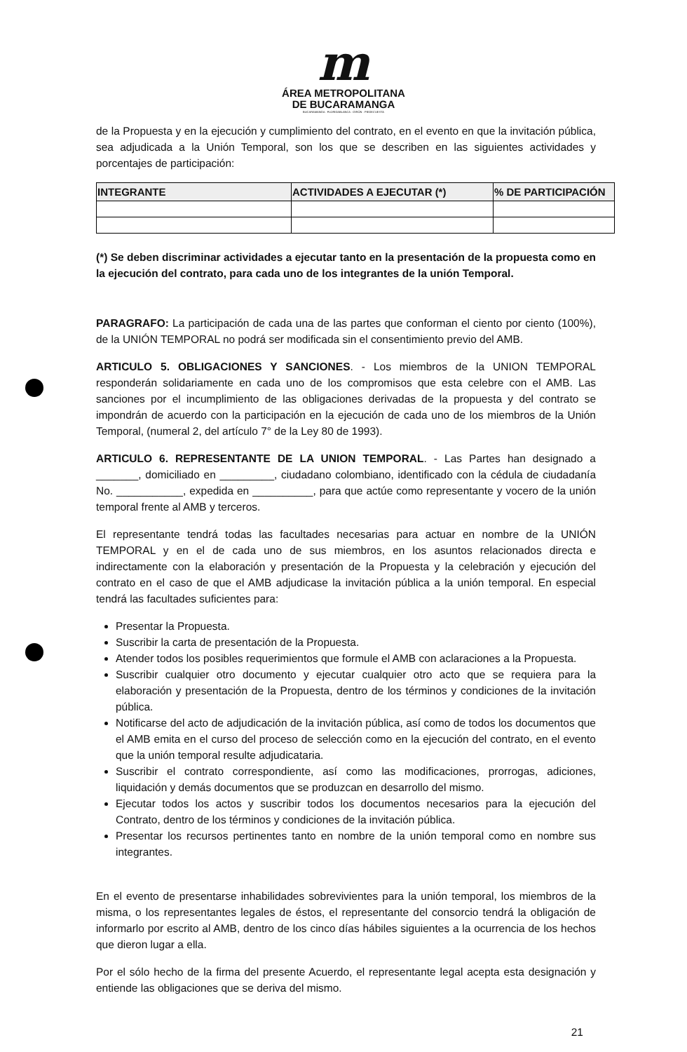m
ÁREA METROPOLITANA
DE BUCARAMANGA
BUCARAMANGA · FLORIDABLANCA · GIRÓN · PIEDECUESTA
de la Propuesta y en la ejecución y cumplimiento del contrato, en el evento en que la invitación pública, sea adjudicada a la Unión Temporal, son los que se describen en las siguientes actividades y porcentajes de participación:
| INTEGRANTE | ACTIVIDADES A EJECUTAR (*) | % DE PARTICIPACIÓN |
| --- | --- | --- |
(*) Se deben discriminar actividades a ejecutar tanto en la presentación de la propuesta como en la ejecución del contrato, para cada uno de los integrantes de la unión Temporal.
PARAGRAFO: La participación de cada una de las partes que conforman el ciento por ciento (100%), de la UNIÓN TEMPORAL no podrá ser modificada sin el consentimiento previo del AMB.
ARTICULO 5. OBLIGACIONES Y SANCIONES. - Los miembros de la UNION TEMPORAL responderán solidariamente en cada uno de los compromisos que esta celebre con el AMB. Las sanciones por el incumplimiento de las obligaciones derivadas de la propuesta y del contrato se impondrán de acuerdo con la participación en la ejecución de cada uno de los miembros de la Unión Temporal, (numeral 2, del artículo 7° de la Ley 80 de 1993).
ARTICULO 6. REPRESENTANTE DE LA UNION TEMPORAL. - Las Partes han designado a _______, domiciliado en _________, ciudadano colombiano, identificado con la cédula de ciudadanía No. ___________, expedida en __________, para que actúe como representante y vocero de la unión temporal frente al AMB y terceros.
El representante tendrá todas las facultades necesarias para actuar en nombre de la UNIÓN TEMPORAL y en el de cada uno de sus miembros, en los asuntos relacionados directa e indirectamente con la elaboración y presentación de la Propuesta y la celebración y ejecución del contrato en el caso de que el AMB adjudicase la invitación pública a la unión temporal. En especial tendrá las facultades suficientes para:
Presentar la Propuesta.
Suscribir la carta de presentación de la Propuesta.
Atender todos los posibles requerimientos que formule el AMB con aclaraciones a la Propuesta.
Suscribir cualquier otro documento y ejecutar cualquier otro acto que se requiera para la elaboración y presentación de la Propuesta, dentro de los términos y condiciones de la invitación pública.
Notificarse del acto de adjudicación de la invitación pública, así como de todos los documentos que el AMB emita en el curso del proceso de selección como en la ejecución del contrato, en el evento que la unión temporal resulte adjudicataria.
Suscribir el contrato correspondiente, así como las modificaciones, prorrogas, adiciones, liquidación y demás documentos que se produzcan en desarrollo del mismo.
Ejecutar todos los actos y suscribir todos los documentos necesarios para la ejecución del Contrato, dentro de los términos y condiciones de la invitación pública.
Presentar los recursos pertinentes tanto en nombre de la unión temporal como en nombre sus integrantes.
En el evento de presentarse inhabilidades sobrevivientes para la unión temporal, los miembros de la misma, o los representantes legales de éstos, el representante del consorcio tendrá la obligación de informarlo por escrito al AMB, dentro de los cinco días hábiles siguientes a la ocurrencia de los hechos que dieron lugar a ella.
Por el sólo hecho de la firma del presente Acuerdo, el representante legal acepta esta designación y entiende las obligaciones que se deriva del mismo.
21